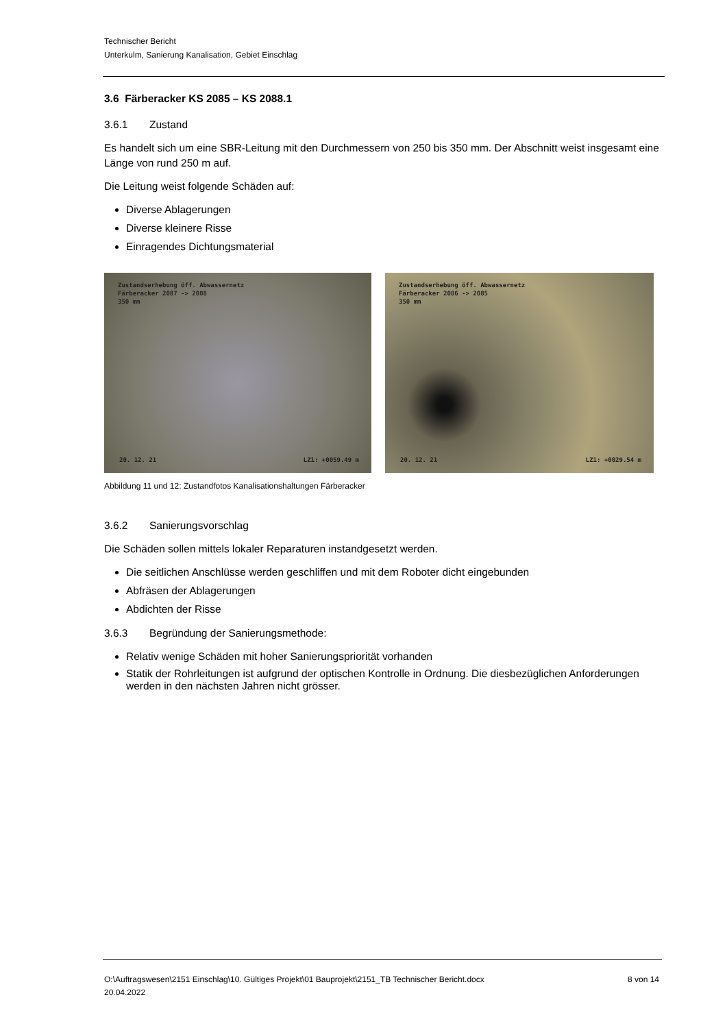Technischer Bericht
Unterkulm, Sanierung Kanalisation, Gebiet Einschlag
3.6 Färberacker KS 2085 – KS 2088.1
3.6.1 Zustand
Es handelt sich um eine SBR-Leitung mit den Durchmessern von 250 bis 350 mm. Der Abschnitt weist insgesamt eine Länge von rund 250 m auf.
Die Leitung weist folgende Schäden auf:
Diverse Ablagerungen
Diverse kleinere Risse
Einragendes Dichtungsmaterial
Zustandserhebung öff. Abwassernetz
Färberacker 2087 -> 2088
350 mm
20. 12. 21 LZ1: +0059.49 m
Zustandserhebung öff. Abwassernetz
Färberacker 2086 -> 2085
350 mm
20. 12. 21 LZ1: +0029.54 m
Abbildung 11 und 12: Zustandfotos Kanalisationshaltungen Färberacker
3.6.2 Sanierungsvorschlag
Die Schäden sollen mittels lokaler Reparaturen instandgesetzt werden.
Die seitlichen Anschlüsse werden geschliffen und mit dem Roboter dicht eingebunden
Abfräsen der Ablagerungen
Abdichten der Risse
3.6.3 Begründung der Sanierungsmethode:
Relativ wenige Schäden mit hoher Sanierungspriorität vorhanden
Statik der Rohrleitungen ist aufgrund der optischen Kontrolle in Ordnung. Die diesbezüglichen Anforderungen werden in den nächsten Jahren nicht grösser.
O:\Auftragswesen\2151 Einschlag\10. Gültiges Projekt\01 Bauprojekt\2151_TB Technischer Bericht.docx
20.04.2022
8 von 14